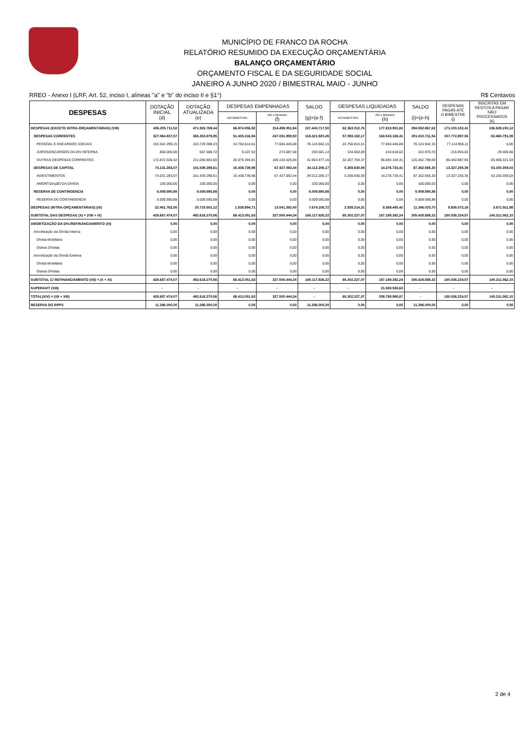MUNICÍPIO DE FRANCO DA ROCHA
RELATÓRIO RESUMIDO DA EXECUÇÃO ORÇAMENTÁRIA
BALANÇO ORÇAMENTÁRIO
ORÇAMENTO FISCAL E DA SEGURIDADE SOCIAL
JANEIRO A JUNHO 2020 / BIMESTRAL MAIO - JUNHO
RREO - Anexo I (LRF, Art. 52, inciso I, alíneas "a" e "b" do inciso II e §1°) R$ Centavos
| DESPESAS | DOTAÇÃO INICIAL (d) | DOTAÇÃO ATUALIZADA (e) | DESPESAS EMPENHADAS | | SALDO (g)=(e-f) | DESPESAS LIQUIDADAS | | SALDO (i)=(e-h) | DESPESAS PAGAS ATÉ O BIMESTRE (j) | INSCRITAS EM RESTOS A PAGAR NÃO PROCESSADOS (k) |
| --- | --- | --- | --- | --- | --- | --- | --- | --- | --- | --- |
| | | | NO BIMESTRE | Até o Bimestre (f) | | NO BIMESTRE | Até o Bimestre (h) | | | |
| DESPESAS (EXCETO INTRA-ORÇAMENTÁRIAS) (VIII) | 406.205.711,52 | 471.902.769,44 | 66.874.056,92 | 314.459.051,94 | 157.443.717,50 | 62.363.012,76 | 177.819.901,82 | 294.082.867,62 | 171.100.152,41 | 136.639.150,12 |
| DESPESAS CORRENTES | 327.064.837,57 | 365.353.879,95 | 51.435.316,94 | 247.031.959,50 | 118.321.920,45 | 57.093.182,17 | 163.543.168,41 | 201.810.711,54 | 157.772.897,06 | 83.488.791,09 |
| PESSOAL E ENCARGOS SOCIAIS | 153.342.299,15 | 153.729.388,23 | 24.750.814,61 | 77.604.446,08 | 76.124.942,15 | 24.750.814,61 | 77.604.446,08 | 76.124.942,15 | 77.114.955,11 | 0,00 |
| JUROS/ENCARGOS DA DIV INTERNA | 850.000,00 | 567.588,72 | 9.107,52 | 274.087,58 | 293.501,14 | 134.663,09 | 244.618,02 | 322.970,70 | 216.954,02 | 29.469,56 |
| OUTRAS DESPESAS CORRENTES | 172.872.538,42 | 211.056.903,00 | 26.675.394,81 | 169.153.425,84 | 41.903.477,16 | 32.207.704,47 | 85.694.104,31 | 125.362.798,69 | 80.440.987,93 | 83.459.321,53 |
| DESPESAS DE CAPITAL | 74.131.283,07 | 101.539.298,61 | 15.438.739,98 | 67.427.092,44 | 34.112.206,17 | 5.269.830,59 | 14.276.733,41 | 87.262.565,20 | 13.327.255,35 | 53.150.359,03 |
| INVESTIMENTOS | 74.031.283,07 | 101.439.298,61 | 15.438.739,98 | 67.427.092,44 | 34.012.206,17 | 5.269.830,59 | 14.276.733,41 | 87.162.565,20 | 13.327.255,35 | 53.150.359,03 |
| AMORTIZAçãO DA DíVIDA | 100.000,00 | 100.000,00 | 0,00 | 0,00 | 100.000,00 | 0,00 | 0,00 | 100.000,00 | 0,00 | 0,00 |
| RESERVA DE CONTINGENCIA | 5.009.590,88 | 5.009.590,88 | 0,00 | 0,00 | 5.009.590,88 | 0,00 | 0,00 | 5.009.590,88 | 0,00 | 0,00 |
| RESERVA DE CONTINGENCIA | 5.009.590,88 | 5.009.590,88 | 0,00 | 0,00 | 5.009.590,88 | 0,00 | 0,00 | 5.009.590,88 | 0,00 | 0,00 |
| DESPESAS (INTRA-ORÇAMENTÁRIAS) (IX) | 22.451.762,55 | 20.715.501,12 | 1.538.994,71 | 13.041.392,40 | 7.674.108,72 | 2.939.214,31 | 9.369.480,42 | 11.346.020,70 | 8.936.072,16 | 3.671.911,98 |
| SUBTOTAL DAS DESPESAS (X) = (VIII + IX) | 428.657.474,07 | 492.618.270,56 | 68.413.051,63 | 327.500.444,34 | 165.117.826,22 | 65.302.227,07 | 187.189.382,24 | 305.428.888,32 | 180.036.224,57 | 140.311.062,10 |
| AMORTIZAÇÃO DA DIV./REFINANCIAMENTO (XI) | 0,00 | 0,00 | 0,00 | 0,00 | 0,00 | 0,00 | 0,00 | 0,00 | 0,00 | 0,00 |
| Amortização da Dívida Interna | 0,00 | 0,00 | 0,00 | 0,00 | 0,00 | 0,00 | 0,00 | 0,00 | 0,00 | 0,00 |
| Dívida Mobiliária | 0,00 | 0,00 | 0,00 | 0,00 | 0,00 | 0,00 | 0,00 | 0,00 | 0,00 | 0,00 |
| Outras Dívidas | 0,00 | 0,00 | 0,00 | 0,00 | 0,00 | 0,00 | 0,00 | 0,00 | 0,00 | 0,00 |
| Amortização da Dívida Externa | 0,00 | 0,00 | 0,00 | 0,00 | 0,00 | 0,00 | 0,00 | 0,00 | 0,00 | 0,00 |
| Dívida Mobiliária | 0,00 | 0,00 | 0,00 | 0,00 | 0,00 | 0,00 | 0,00 | 0,00 | 0,00 | 0,00 |
| Outras Dívidas | 0,00 | 0,00 | 0,00 | 0,00 | 0,00 | 0,00 | 0,00 | 0,00 | 0,00 | 0,00 |
| SUBTOTAL C/ REFINANCIAMENTO (XII) = (X + XI) | 428.657.474,07 | 492.618.270,56 | 68.413.051,63 | 327.500.444,34 | 165.117.826,22 | 65.302.227,07 | 187.189.382,24 | 305.428.888,32 | 180.036.224,57 | 140.311.062,10 |
| SUPERAVIT (XIII) | - | - | - | - | - | - | 21.580.583,63 | - | - | - |
| TOTAL(XIV) = (XII + XIII) | 428.657.474,07 | 492.618.270,56 | 68.413.051,63 | 327.500.444,34 | - | 65.302.227,07 | 208.769.965,87 | - | 180.036.224,57 | 140.311.062,10 |
| RESERVA DO RPPS | 11.296.000,00 | 11.296.000,00 | 0,00 | 0,00 | 11.296.000,00 | 0,00 | 0,00 | 11.296.000,00 | 0,00 | 0,00 |
2 de 4